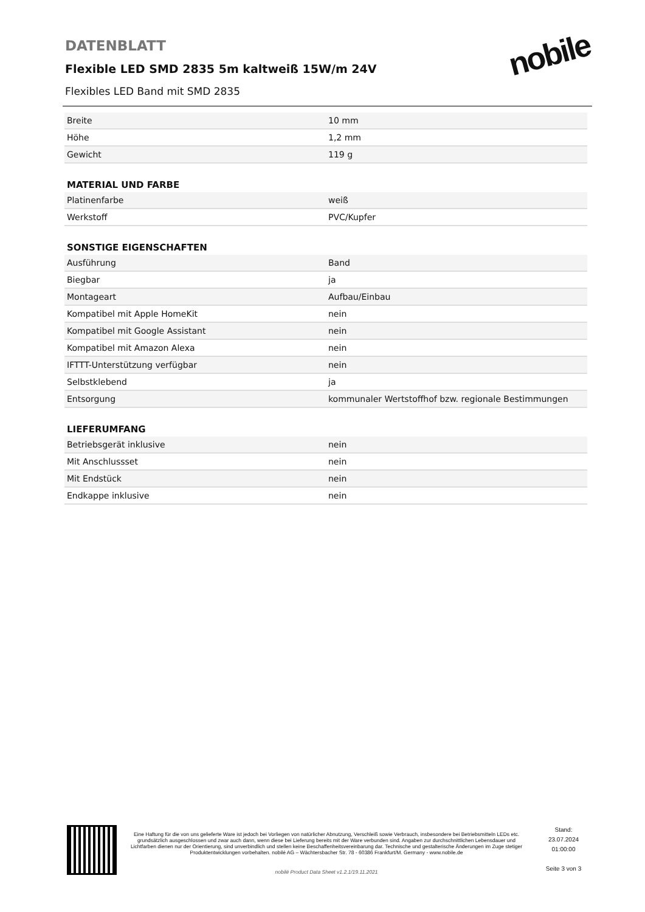DATENBLATT
Flexible LED SMD 2835 5m kaltweiß 15W/m 24V
Flexibles LED Band mit SMD 2835
nobile
| Breite | 10 mm |
| Höhe | 1,2 mm |
| Gewicht | 119 g |
MATERIAL UND FARBE
| Platinenfarbe | weiß |
| Werkstoff | PVC/Kupfer |
SONSTIGE EIGENSCHAFTEN
| Ausführung | Band |
| Biegbar | ja |
| Montageart | Aufbau/Einbau |
| Kompatibel mit Apple HomeKit | nein |
| Kompatibel mit Google Assistant | nein |
| Kompatibel mit Amazon Alexa | nein |
| IFTTT-Unterstützung verfügbar | nein |
| Selbstklebend | ja |
| Entsorgung | kommunaler Wertstoffhof bzw. regionale Bestimmungen |
LIEFERUMFANG
| Betriebsgerät inklusive | nein |
| Mit Anschlussset | nein |
| Mit Endstück | nein |
| Endkappe inklusive | nein |
Eine Haftung für die von uns gelieferte Ware ist jedoch bei Vorliegen von natürlicher Abnutzung, Verschleiß sowie Verbrauch, insbesondere bei Betriebsmitteln LEDs etc. grundsätzlich ausgeschlossen und zwar auch dann, wenn diese bei Lieferung bereits mit der Ware verbunden sind. Angaben zur durchschnittlichen Lebensdauer und Lichtfarben dienen nur der Orientierung, sind unverbindlich und stellen keine Beschaffenheitsvereinbarung dar. Technische und gestalterische Änderungen im Zuge stetiger Produktentwicklungen vorbehalten. nobilé AG – Wächtersbacher Str. 78 - 60386 Frankfurt/M. Germany - www.nobile.de
nobilé Product Data Sheet v1.2.1/19.11.2021
Stand:
23.07.2024
01:00:00
Seite 3 von 3